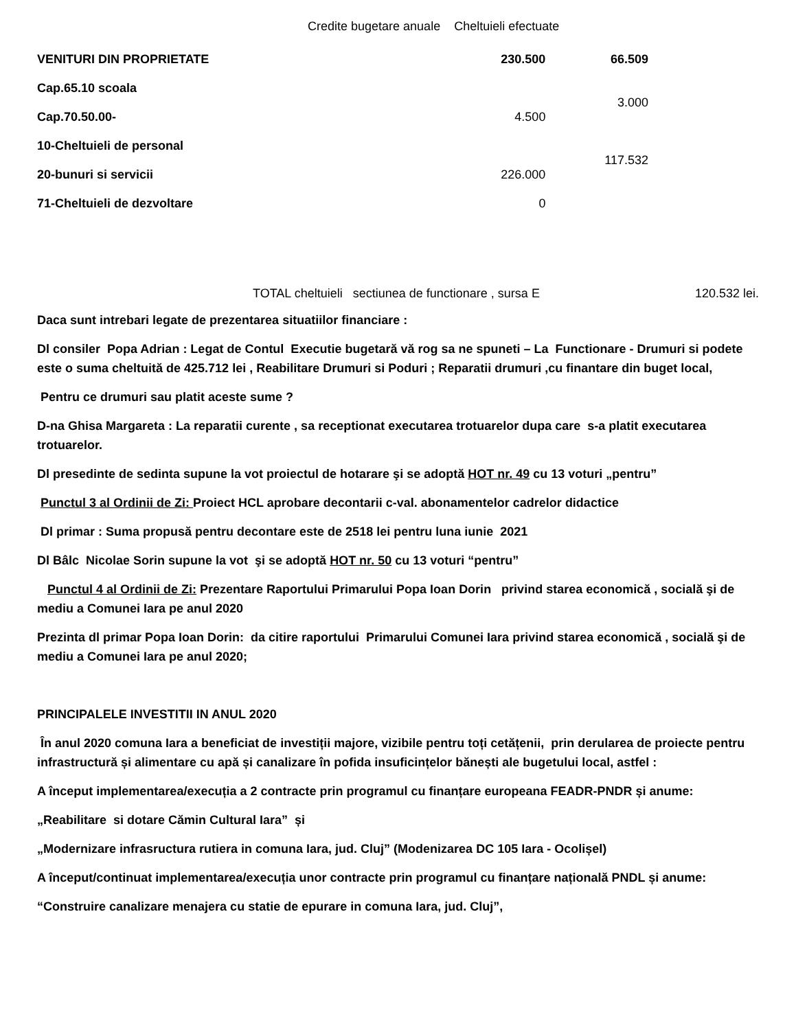Credite bugetare anuale Cheltuieli efectuate
| VENITURI DIN PROPRIETATE | 230.500 | 66.509 |
| Cap.65.10 scoala | | 3.000 |
| Cap.70.50.00- | 4.500 | |
| 10-Cheltuieli de personal | | 117.532 |
| 20-bunuri si servicii | 226.000 | |
| 71-Cheltuieli de dezvoltare | 0 | |
TOTAL cheltuieli sectiunea de functionare , sursa E 120.532 lei.
Daca sunt intrebari legate de prezentarea situatiilor financiare :
Dl consiler Popa Adrian : Legat de Contul Executie bugetară vă rog sa ne spuneti – La Functionare - Drumuri si podete este o suma cheltuită de 425.712 lei , Reabilitare Drumuri si Poduri ; Reparatii drumuri ,cu finantare din buget local,
Pentru ce drumuri sau platit aceste sume ?
D-na Ghisa Margareta : La reparatii curente , sa receptionat executarea trotuarelor dupa care s-a platit executarea trotuarelor.
Dl presedinte de sedinta supune la vot proiectul de hotarare şi se adoptă HOT nr. 49 cu 13 voturi „pentru”
Punctul 3 al Ordinii de Zi: Proiect HCL aprobare decontarii c-val. abonamentelor cadrelor didactice
Dl primar : Suma propusă pentru decontare este de 2518 lei pentru luna iunie 2021
Dl Bâlc Nicolae Sorin supune la vot şi se adoptă HOT nr. 50 cu 13 voturi “pentru”
Punctul 4 al Ordinii de Zi: Prezentare Raportului Primarului Popa Ioan Dorin privind starea economică , socială şi de mediu a Comunei Iara pe anul 2020
Prezinta dl primar Popa Ioan Dorin: da citire raportului Primarului Comunei Iara privind starea economică , socială şi de mediu a Comunei Iara pe anul 2020;
PRINCIPALELE INVESTITII IN ANUL 2020
În anul 2020 comuna Iara a beneficiat de investiții majore, vizibile pentru toți cetățenii, prin derularea de proiecte pentru infrastructură și alimentare cu apă și canalizare în pofida insuficințelor bănești ale bugetului local, astfel :
A început implementarea/execuția a 2 contracte prin programul cu finanțare europeana FEADR-PNDR și anume:
„Reabilitare si dotare Cămin Cultural Iara” și
„Modernizare infrasructura rutiera in comuna Iara, jud. Cluj” (Modenizarea DC 105 Iara - Ocolișel)
A început/continuat implementarea/execuția unor contracte prin programul cu finanțare națională PNDL și anume:
“Construire canalizare menajera cu statie de epurare in comuna Iara, jud. Cluj”,